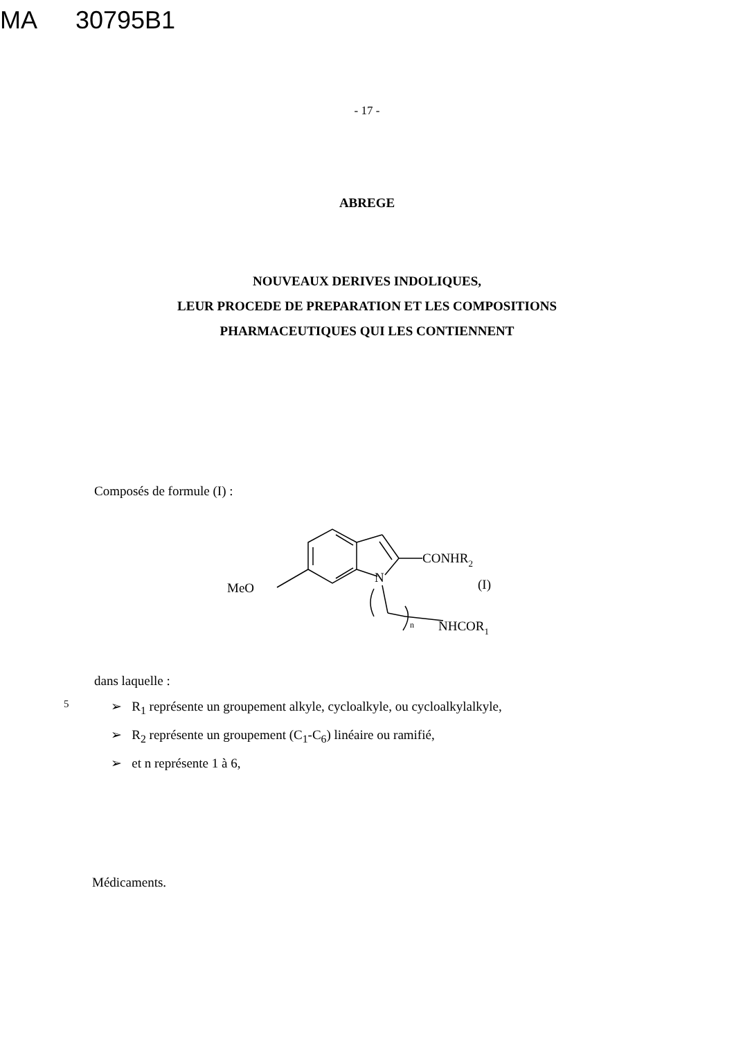MA 30795B1
- 17 -
ABREGE
NOUVEAUX DERIVES INDOLIQUES,
LEUR PROCEDE DE PREPARATION ET LES COMPOSITIONS
PHARMACEUTIQUES QUI LES CONTIENNENT
Composés de formule (I) :
CONHR2
N
MeO
(I)
n
NHCOR1
dans laquelle :
5 ➢ R<sub>1</sub> représente un groupement alkyle, cycloalkyle, ou cycloalkylalkyle,
➢ R<sub>2</sub> représente un groupement (C<sub>1</sub>-C<sub>6</sub>) linéaire ou ramifié,
➢ et n représente 1 à 6,
Médicaments.